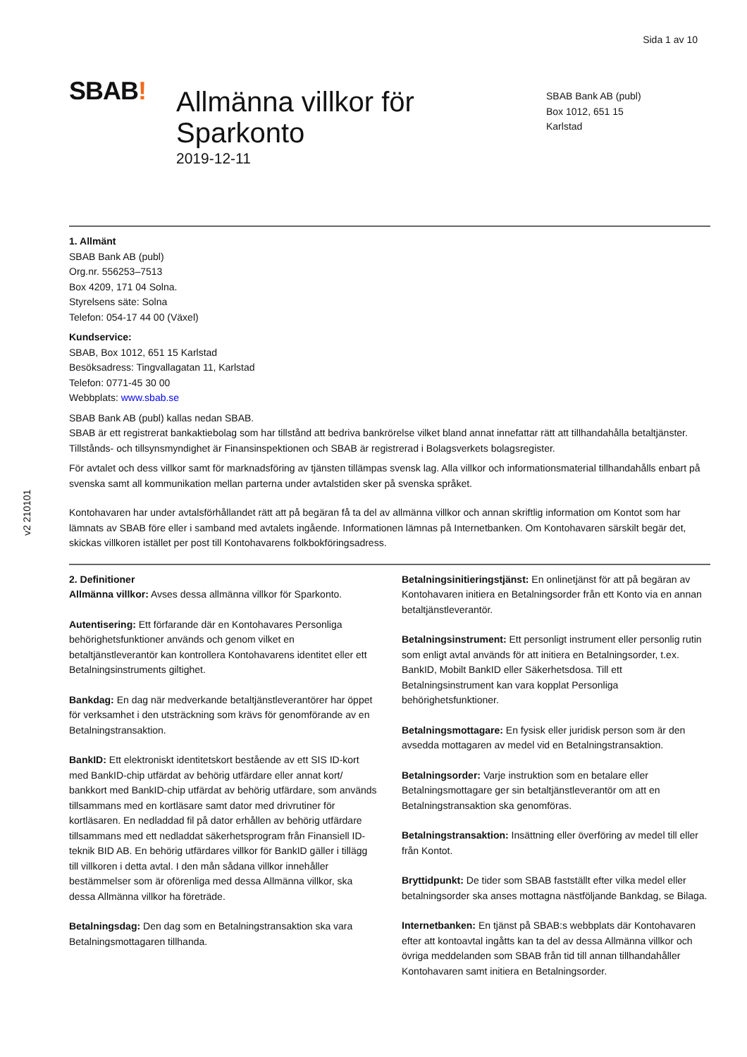Sida 1 av 10
v2 210101
SBAB!
Allmänna villkor för Sparkonto
2019-12-11
SBAB Bank AB (publ)
Box 1012, 651 15
Karlstad
1. Allmänt
SBAB Bank AB (publ)
Org.nr. 556253–7513
Box 4209, 171 04 Solna.
Styrelsens säte: Solna
Telefon: 054-17 44 00 (Växel)
Kundservice:
SBAB, Box 1012, 651 15 Karlstad
Besöksadress: Tingvallagatan 11, Karlstad
Telefon: 0771-45 30 00
Webbplats: www.sbab.se
SBAB Bank AB (publ) kallas nedan SBAB.
SBAB är ett registrerat bankaktiebolag som har tillstånd att bedriva bankrörelse vilket bland annat innefattar rätt att tillhandahålla betaltjänster. Tillstånds- och tillsynsmyndighet är Finansinspektionen och SBAB är registrerad i Bolagsverkets bolagsregister.
För avtalet och dess villkor samt för marknadsföring av tjänsten tillämpas svensk lag. Alla villkor och informationsmaterial tillhandahålls enbart på svenska samt all kommunikation mellan parterna under avtalstiden sker på svenska språket.
Kontohavaren har under avtalsförhållandet rätt att på begäran få ta del av allmänna villkor och annan skriftlig information om Kontot som har lämnats av SBAB före eller i samband med avtalets ingående. Informationen lämnas på Internetbanken. Om Kontohavaren särskilt begär det, skickas villkoren istället per post till Kontohavarens folkbokföringsadress.
2. Definitioner
Allmänna villkor: Avses dessa allmänna villkor för Sparkonto.
Autentisering: Ett förfarande där en Kontohavares Personliga behörighetsfunktioner används och genom vilket en betaltjänstleverantör kan kontrollera Kontohavarens identitet eller ett Betalningsinstruments giltighet.
Bankdag: En dag när medverkande betaltjänstleverantörer har öppet för verksamhet i den utsträckning som krävs för genomförande av en Betalningstransaktion.
BankID: Ett elektroniskt identitetskort bestående av ett SIS ID-kort med BankID-chip utfärdat av behörig utfärdare eller annat kort/ bankkort med BankID-chip utfärdat av behörig utfärdare, som används tillsammans med en kortläsare samt dator med drivrutiner för kortläsaren. En nedladdad fil på dator erhållen av behörig utfärdare tillsammans med ett nedladdat säkerhetsprogram från Finansiell ID-teknik BID AB. En behörig utfärdares villkor för BankID gäller i tillägg till villkoren i detta avtal. I den mån sådana villkor innehåller bestämmelser som är oförenliga med dessa Allmänna villkor, ska dessa Allmänna villkor ha företräde.
Betalningsdag: Den dag som en Betalningstransaktion ska vara Betalningsmottagaren tillhanda.
Betalningsinitieringstjänst: En onlinetjänst för att på begäran av Kontohavaren initiera en Betalningsorder från ett Konto via en annan betaltjänstleverantör.
Betalningsinstrument: Ett personligt instrument eller personlig rutin som enligt avtal används för att initiera en Betalningsorder, t.ex. BankID, Mobilt BankID eller Säkerhetsdosa. Till ett Betalningsinstrument kan vara kopplat Personliga behörighetsfunktioner.
Betalningsmottagare: En fysisk eller juridisk person som är den avsedda mottagaren av medel vid en Betalningstransaktion.
Betalningsorder: Varje instruktion som en betalare eller Betalningsmottagare ger sin betaltjänstleverantör om att en Betalningstransaktion ska genomföras.
Betalningstransaktion: Insättning eller överföring av medel till eller från Kontot.
Bryttidpunkt: De tider som SBAB fastställt efter vilka medel eller betalningsorder ska anses mottagna nästföljande Bankdag, se Bilaga.
Internetbanken: En tjänst på SBAB:s webbplats där Kontohavaren efter att kontoavtal ingåtts kan ta del av dessa Allmänna villkor och övriga meddelanden som SBAB från tid till annan tillhandahåller Kontohavaren samt initiera en Betalningsorder.